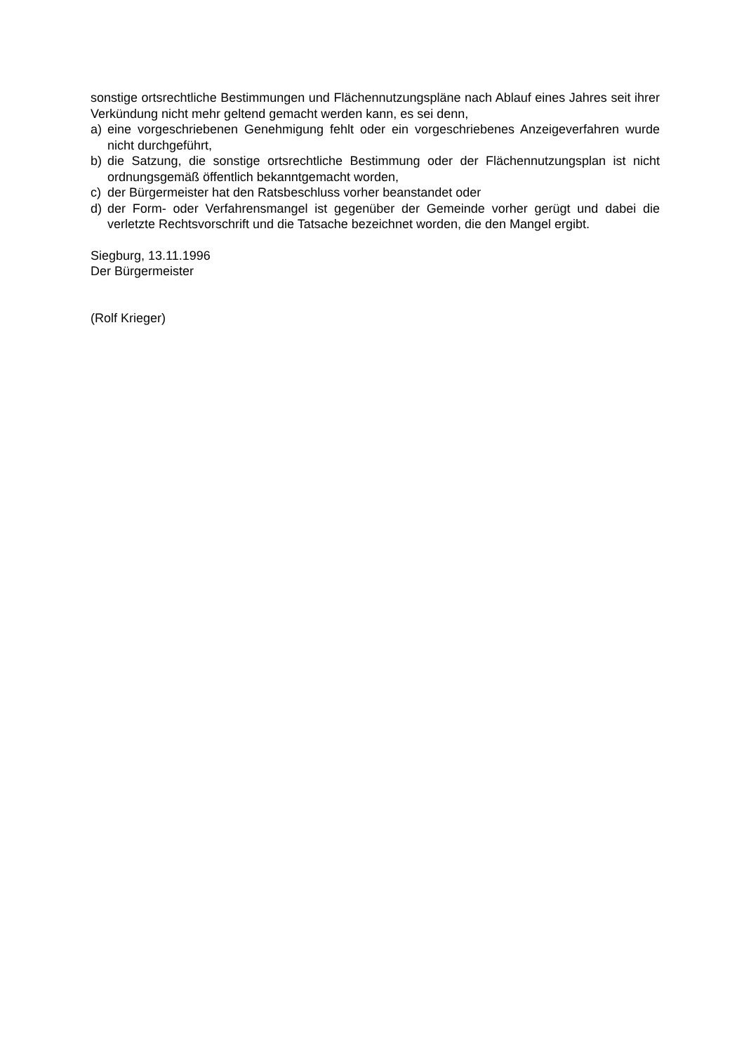sonstige ortsrechtliche Bestimmungen und Flächennutzungspläne nach Ablauf eines Jahres seit ihrer Verkündung nicht mehr geltend gemacht werden kann, es sei denn,
a) eine vorgeschriebenen Genehmigung fehlt oder ein vorgeschriebenes Anzeigeverfahren wurde nicht durchgeführt,
b) die Satzung, die sonstige ortsrechtliche Bestimmung oder der Flächennutzungsplan ist nicht ordnungsgemäß öffentlich bekanntgemacht worden,
c) der Bürgermeister hat den Ratsbeschluss vorher beanstandet oder
d) der Form- oder Verfahrensmangel ist gegenüber der Gemeinde vorher gerügt und dabei die verletzte Rechtsvorschrift und die Tatsache bezeichnet worden, die den Mangel ergibt.
Siegburg, 13.11.1996
Der Bürgermeister
(Rolf Krieger)